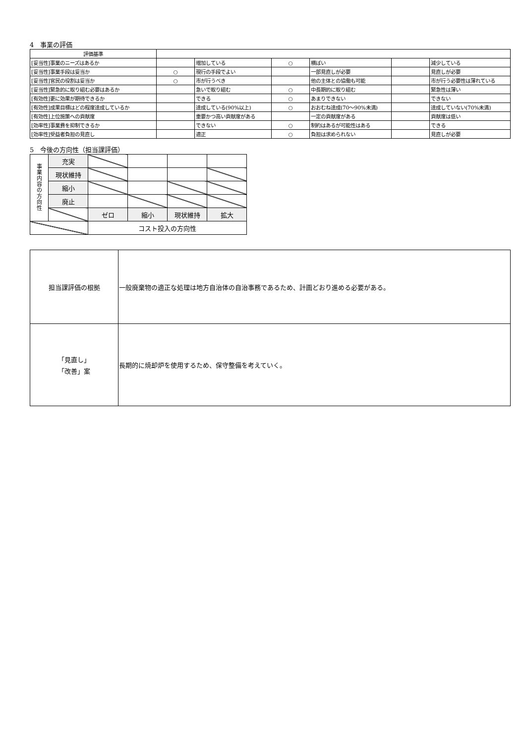4　事業の評価
| 評価基準 | | | | | | |
| [妥当性]事業のニーズはあるか | | 増加している | ○ | 横ばい | | 減少している |
| [妥当性]事業手段は妥当か | ○ | 現行の手段でよい | | 一部見直しが必要 | | 見直しが必要 |
| [妥当性]官民の役割は妥当か | ○ | 市が行うべき | | 他の主体との協働も可能 | | 市が行う必要性は薄れている |
| [妥当性]緊急的に取り組む必要はあるか | | 急いで取り組む | ○ | 中長期的に取り組む | | 緊急性は薄い |
| [有効性]更に効果が期待できるか | | できる | ○ | あまりできない | | できない |
| [有効性]成果目標はどの程度達成しているか | | 達成している(90%以上) | ○ | おおむね達成(70～90%未満) | | 達成していない(70%未満) |
| [有効性]上位施策への貢献度 | | 重要かつ高い貢献度がある | | 一定の貢献度がある | | 貢献度は低い |
| [効率性]事業費を抑制できるか | | できない | ○ | 制約はあるが可能性はある | | できる |
| [効率性]受益者負担の見直し | | 適正 | ○ | 負担は求められない | | 見直しが必要 |
5　今後の方向性（担当課評価）
| 事 業 内 容 の 方 向 性 | 充実 | | | | |
| | 現状維持 | | | | |
| | 縮小 | | | | |
| | 廃止 | | | | |
| | | ゼロ | 縮小 | 現状維持 | 拡大 |
| | | コスト投入の方向性 | | | |
| 担当課評価の根拠 | 一般廃棄物の適正な処理は地方自治体の自治事務であるため、計画どおり進める必要がある。 |
| 「見直し」 「改善」案 | 長期的に焼却炉を使用するため、保守整備を考えていく。 |